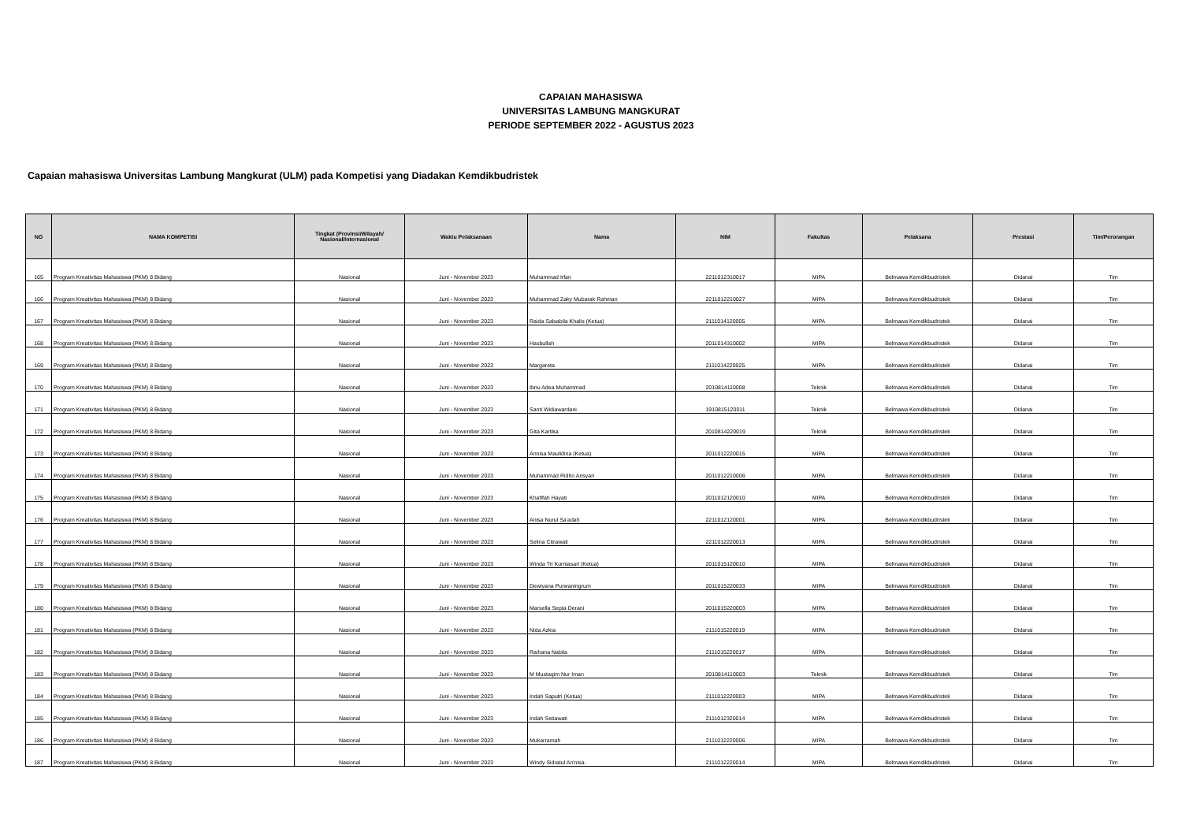CAPAIAN MAHASISWA
UNIVERSITAS LAMBUNG MANGKURAT
PERIODE SEPTEMBER 2022 - AGUSTUS 2023
Capaian mahasiswa Universitas Lambung Mangkurat (ULM) pada Kompetisi yang Diadakan Kemdikbudristek
| NO | NAMA KOMPETISI | Tingkat (Provinsi/Wilayah/ Nasional/Internasional | Waktu Pelaksanaan | Nama | NIM | Fakultas | Pelaksana | Prestasi | Tim/Perorangan |
| --- | --- | --- | --- | --- | --- | --- | --- | --- | --- |
| 165 | Program Kreativitas Mahasiswa (PKM) 8 Bidang | Nasional | Juni - November 2023 | Muhammad Irfan | 2211012310017 | MIPA | Belmawa Kemdikbudristek | Didanai | Tim |
| 166 | Program Kreativitas Mahasiswa (PKM) 8 Bidang | Nasional | Juni - November 2023 | Muhammad Zaky Mubarak Rahman | 2211012210027 | MIPA | Belmawa Kemdikbudristek | Didanai | Tim |
| 167 | Program Kreativitas Mahasiswa (PKM) 8 Bidang | Nasional | Juni - November 2023 | Raida Salsabila Khalis (Ketua) | 2111014120005 | MIPA | Belmawa Kemdikbudristek | Didanai | Tim |
| 168 | Program Kreativitas Mahasiswa (PKM) 8 Bidang | Nasional | Juni - November 2023 | Hasbullah | 2011014310002 | MIPA | Belmawa Kemdikbudristek | Didanai | Tim |
| 169 | Program Kreativitas Mahasiswa (PKM) 8 Bidang | Nasional | Juni - November 2023 | Margareta | 2111014220025 | MIPA | Belmawa Kemdikbudristek | Didanai | Tim |
| 170 | Program Kreativitas Mahasiswa (PKM) 8 Bidang | Nasional | Juni - November 2023 | Ibnu Adea Muhammad | 2010814110008 | Teknik | Belmawa Kemdikbudristek | Didanai | Tim |
| 171 | Program Kreativitas Mahasiswa (PKM) 8 Bidang | Nasional | Juni - November 2023 | Santi Widiawardani | 1910815120011 | Teknik | Belmawa Kemdikbudristek | Didanai | Tim |
| 172 | Program Kreativitas Mahasiswa (PKM) 8 Bidang | Nasional | Juni - November 2023 | Gita Kartika | 2010814220019 | Teknik | Belmawa Kemdikbudristek | Didanai | Tim |
| 173 | Program Kreativitas Mahasiswa (PKM) 8 Bidang | Nasional | Juni - November 2023 | Annisa Maulidina (Ketua) | 2011012220015 | MIPA | Belmawa Kemdikbudristek | Didanai | Tim |
| 174 | Program Kreativitas Mahasiswa (PKM) 8 Bidang | Nasional | Juni - November 2023 | Muhammad Ridho Ansyari | 2011012210006 | MIPA | Belmawa Kemdikbudristek | Didanai | Tim |
| 175 | Program Kreativitas Mahasiswa (PKM) 8 Bidang | Nasional | Juni - November 2023 | Khafifah Hayati | 2011012120010 | MIPA | Belmawa Kemdikbudristek | Didanai | Tim |
| 176 | Program Kreativitas Mahasiswa (PKM) 8 Bidang | Nasional | Juni - November 2023 | Anisa Nurul Sa'adah | 2211012120001 | MIPA | Belmawa Kemdikbudristek | Didanai | Tim |
| 177 | Program Kreativitas Mahasiswa (PKM) 8 Bidang | Nasional | Juni - November 2023 | Selina Citrawati | 2211012220013 | MIPA | Belmawa Kemdikbudristek | Didanai | Tim |
| 178 | Program Kreativitas Mahasiswa (PKM) 8 Bidang | Nasional | Juni - November 2023 | Winda Tri Kurniasari (Ketua) | 2011015120010 | MIPA | Belmawa Kemdikbudristek | Didanai | Tim |
| 179 | Program Kreativitas Mahasiswa (PKM) 8 Bidang | Nasional | Juni - November 2023 | Dewiyana Purwaningrum | 2011015220033 | MIPA | Belmawa Kemdikbudristek | Didanai | Tim |
| 180 | Program Kreativitas Mahasiswa (PKM) 8 Bidang | Nasional | Juni - November 2023 | Marsella Septa Derani | 2011015220003 | MIPA | Belmawa Kemdikbudristek | Didanai | Tim |
| 181 | Program Kreativitas Mahasiswa (PKM) 8 Bidang | Nasional | Juni - November 2023 | Nida Azkia | 2111015220019 | MIPA | Belmawa Kemdikbudristek | Didanai | Tim |
| 182 | Program Kreativitas Mahasiswa (PKM) 8 Bidang | Nasional | Juni - November 2023 | Raihana Nabila | 2111015220017 | MIPA | Belmawa Kemdikbudristek | Didanai | Tim |
| 183 | Program Kreativitas Mahasiswa (PKM) 8 Bidang | Nasional | Juni - November 2023 | M Mustaqim Nur Iman | 2010814110003 | Teknik | Belmawa Kemdikbudristek | Didanai | Tim |
| 184 | Program Kreativitas Mahasiswa (PKM) 8 Bidang | Nasional | Juni - November 2023 | Indah Saputri (Ketua) | 2111012220003 | MIPA | Belmawa Kemdikbudristek | Didanai | Tim |
| 185 | Program Kreativitas Mahasiswa (PKM) 8 Bidang | Nasional | Juni - November 2023 | Indah Setiawati | 2111012320014 | MIPA | Belmawa Kemdikbudristek | Didanai | Tim |
| 186 | Program Kreativitas Mahasiswa (PKM) 8 Bidang | Nasional | Juni - November 2023 | Mukarramah | 2111012220006 | MIPA | Belmawa Kemdikbudristek | Didanai | Tim |
| 187 | Program Kreativitas Mahasiswa (PKM) 8 Bidang | Nasional | Juni - November 2023 | Windy Sidratul An'nisa- | 2111012220014 | MIPA | Belmawa Kemdikbudristek | Didanai | Tim |